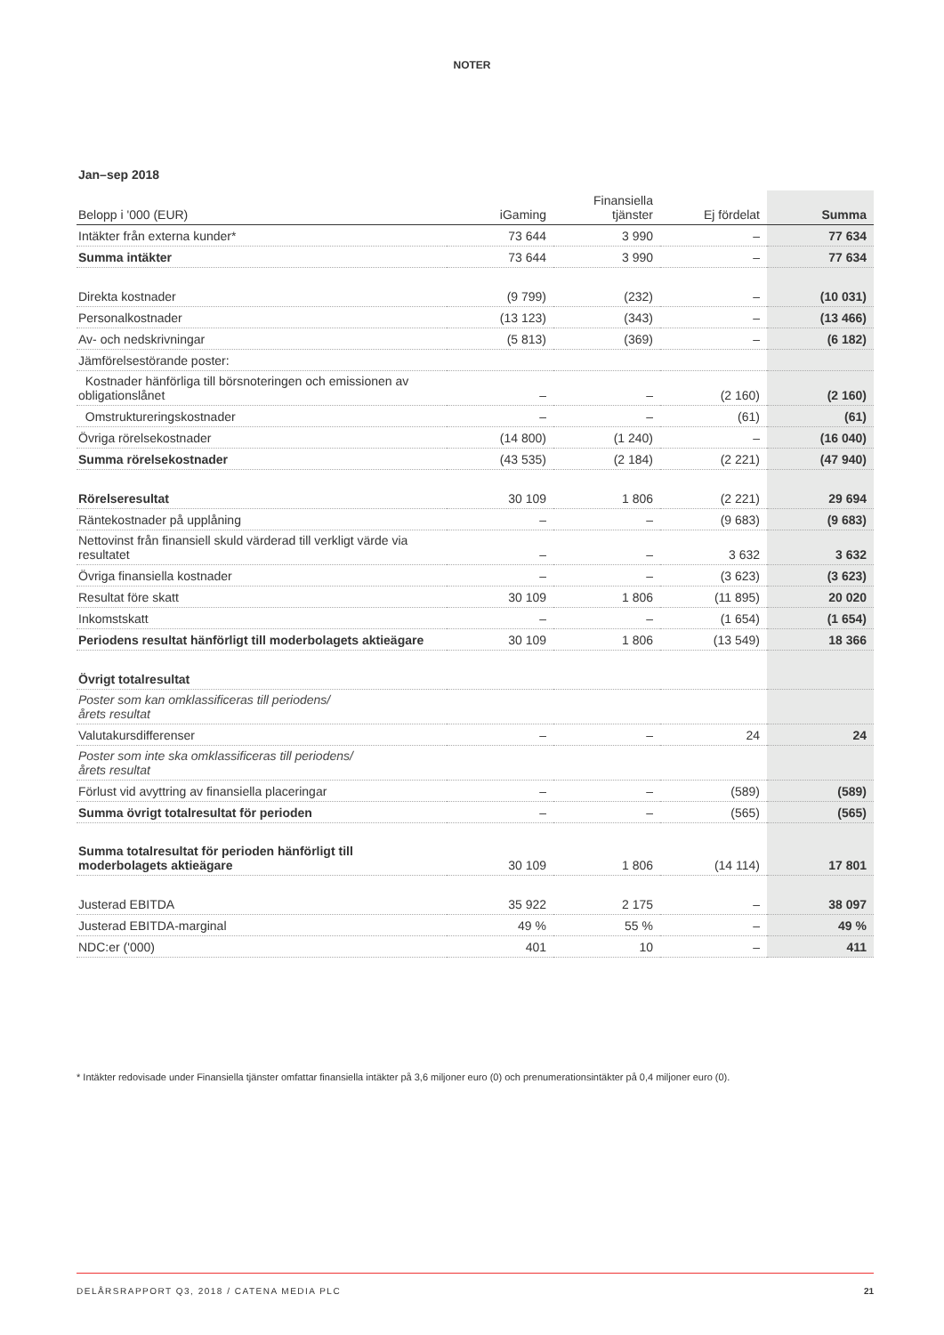NOTER
Jan–sep 2018
| Belopp i '000 (EUR) | iGaming | Finansiella tjänster | Ej fördelat | Summa |
| --- | --- | --- | --- | --- |
| Intäkter från externa kunder* | 73 644 | 3 990 | – | 77 634 |
| Summa intäkter | 73 644 | 3 990 | – | 77 634 |
| Direkta kostnader | (9 799) | (232) | – | (10 031) |
| Personalkostnader | (13 123) | (343) | – | (13 466) |
| Av- och nedskrivningar | (5 813) | (369) | – | (6 182) |
| Jämförelsestörande poster: | | | | |
| Kostnader hänförliga till börsnoteringen och emissionen av obligationslånet | – | – | (2 160) | (2 160) |
| Omstruktureringskostnader | – | – | (61) | (61) |
| Övriga rörelsekostnader | (14 800) | (1 240) | – | (16 040) |
| Summa rörelsekostnader | (43 535) | (2 184) | (2 221) | (47 940) |
| Rörelseresultat | 30 109 | 1 806 | (2 221) | 29 694 |
| Räntekostnader på upplåning | – | – | (9 683) | (9 683) |
| Nettovinst från finansiell skuld värderad till verkligt värde via resultatet | – | – | 3 632 | 3 632 |
| Övriga finansiella kostnader | – | – | (3 623) | (3 623) |
| Resultat före skatt | 30 109 | 1 806 | (11 895) | 20 020 |
| Inkomstskatt | – | – | (1 654) | (1 654) |
| Periodens resultat hänförligt till moderbolagets aktieägare | 30 109 | 1 806 | (13 549) | 18 366 |
| Övrigt totalresultat | | | | |
| Poster som kan omklassificeras till periodens/ årets resultat | | | | |
| Valutakursdifferenser | – | – | 24 | 24 |
| Poster som inte ska omklassificeras till periodens/ årets resultat | | | | |
| Förlust vid avyttring av finansiella placeringar | – | – | (589) | (589) |
| Summa övrigt totalresultat för perioden | – | – | (565) | (565) |
| Summa totalresultat för perioden hänförligt till moderbolagets aktieägare | 30 109 | 1 806 | (14 114) | 17 801 |
| Justerad EBITDA | 35 922 | 2 175 | – | 38 097 |
| Justerad EBITDA-marginal | 49 % | 55 % | – | 49 % |
| NDC:er ('000) | 401 | 10 | – | 411 |
* Intäkter redovisade under Finansiella tjänster omfattar finansiella intäkter på 3,6 miljoner euro (0) och prenumerationsintäkter på 0,4 miljoner euro (0).
DELÅRSRAPPORT Q3, 2018 / CATENA MEDIA PLC
21